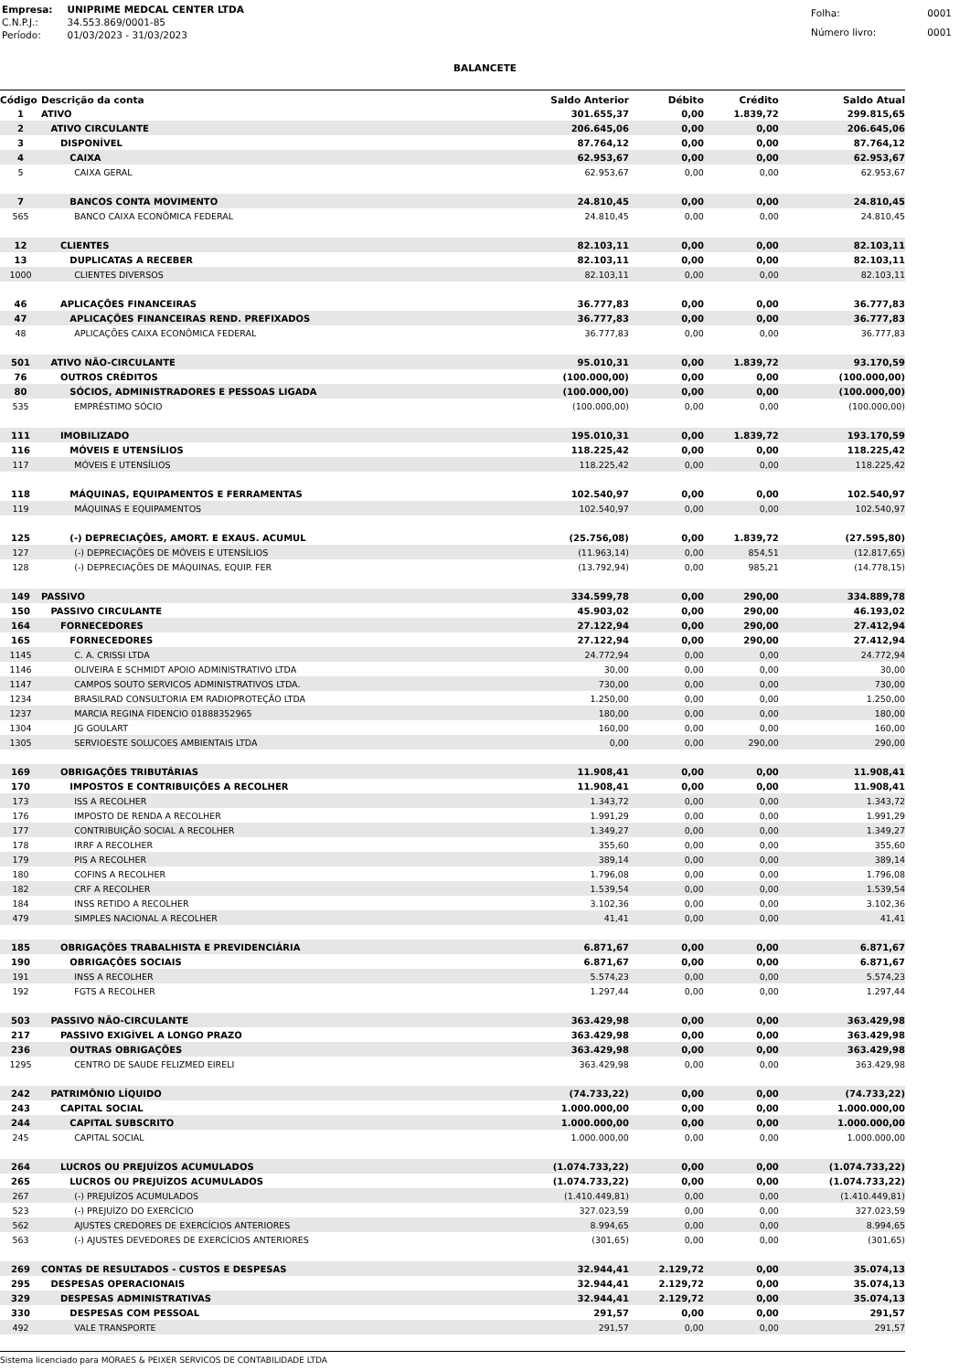| Empresa: | UNIPRIME MEDCAL CENTER LTDA |
| C.N.P.J.: | 34.553.869/0001-85 |
| Período: | 01/03/2023 - 31/03/2023 |
| Folha: | 0001 |
| Número livro: | 0001 |
BALANCETE
| Código | Descrição da conta | Saldo Anterior | Débito | Crédito | Saldo Atual |
| --- | --- | --- | --- | --- | --- |
| 1 | ATIVO | 301.655,37 | 0,00 | 1.839,72 | 299.815,65 |
| 2 | ATIVO CIRCULANTE | 206.645,06 | 0,00 | 0,00 | 206.645,06 |
| 3 | DISPONÍVEL | 87.764,12 | 0,00 | 0,00 | 87.764,12 |
| 4 | CAIXA | 62.953,67 | 0,00 | 0,00 | 62.953,67 |
| 5 | CAIXA GERAL | 62.953,67 | 0,00 | 0,00 | 62.953,67 |
| 7 | BANCOS CONTA MOVIMENTO | 24.810,45 | 0,00 | 0,00 | 24.810,45 |
| 565 | BANCO CAIXA ECONÔMICA FEDERAL | 24.810,45 | 0,00 | 0,00 | 24.810,45 |
| 12 | CLIENTES | 82.103,11 | 0,00 | 0,00 | 82.103,11 |
| 13 | DUPLICATAS A RECEBER | 82.103,11 | 0,00 | 0,00 | 82.103,11 |
| 1000 | CLIENTES DIVERSOS | 82.103,11 | 0,00 | 0,00 | 82.103,11 |
| 46 | APLICAÇÕES FINANCEIRAS | 36.777,83 | 0,00 | 0,00 | 36.777,83 |
| 47 | APLICAÇÕES FINANCEIRAS REND. PREFIXADOS | 36.777,83 | 0,00 | 0,00 | 36.777,83 |
| 48 | APLICAÇÕES CAIXA ECONÔMICA FEDERAL | 36.777,83 | 0,00 | 0,00 | 36.777,83 |
| 501 | ATIVO NÃO-CIRCULANTE | 95.010,31 | 0,00 | 1.839,72 | 93.170,59 |
| 76 | OUTROS CRÉDITOS | (100.000,00) | 0,00 | 0,00 | (100.000,00) |
| 80 | SÓCIOS, ADMINISTRADORES E PESSOAS LIGADA | (100.000,00) | 0,00 | 0,00 | (100.000,00) |
| 535 | EMPRÉSTIMO SÓCIO | (100.000,00) | 0,00 | 0,00 | (100.000,00) |
| 111 | IMOBILIZADO | 195.010,31 | 0,00 | 1.839,72 | 193.170,59 |
| 116 | MÓVEIS E UTENSÍLIOS | 118.225,42 | 0,00 | 0,00 | 118.225,42 |
| 117 | MÓVEIS E UTENSÍLIOS | 118.225,42 | 0,00 | 0,00 | 118.225,42 |
| 118 | MÁQUINAS, EQUIPAMENTOS E FERRAMENTAS | 102.540,97 | 0,00 | 0,00 | 102.540,97 |
| 119 | MÁQUINAS E EQUIPAMENTOS | 102.540,97 | 0,00 | 0,00 | 102.540,97 |
| 125 | (-) DEPRECIAÇÕES, AMORT. E EXAUS. ACUMUL | (25.756,08) | 0,00 | 1.839,72 | (27.595,80) |
| 127 | (-) DEPRECIAÇÕES DE MÓVEIS E UTENSÍLIOS | (11.963,14) | 0,00 | 854,51 | (12.817,65) |
| 128 | (-) DEPRECIAÇÕES DE MÁQUINAS, EQUIP. FER | (13.792,94) | 0,00 | 985,21 | (14.778,15) |
| 149 | PASSIVO | 334.599,78 | 0,00 | 290,00 | 334.889,78 |
| 150 | PASSIVO CIRCULANTE | 45.903,02 | 0,00 | 290,00 | 46.193,02 |
| 164 | FORNECEDORES | 27.122,94 | 0,00 | 290,00 | 27.412,94 |
| 165 | FORNECEDORES | 27.122,94 | 0,00 | 290,00 | 27.412,94 |
| 1145 | C. A. CRISSI LTDA | 24.772,94 | 0,00 | 0,00 | 24.772,94 |
| 1146 | OLIVEIRA E SCHMIDT APOIO ADMINISTRATIVO LTDA | 30,00 | 0,00 | 0,00 | 30,00 |
| 1147 | CAMPOS SOUTO SERVICOS ADMINISTRATIVOS LTDA. | 730,00 | 0,00 | 0,00 | 730,00 |
| 1234 | BRASILRAD CONSULTORIA EM RADIOPROTEÇÃO LTDA | 1.250,00 | 0,00 | 0,00 | 1.250,00 |
| 1237 | MARCIA REGINA FIDENCIO 01888352965 | 180,00 | 0,00 | 0,00 | 180,00 |
| 1304 | JG GOULART | 160,00 | 0,00 | 0,00 | 160,00 |
| 1305 | SERVIOESTE SOLUCOES AMBIENTAIS LTDA | 0,00 | 0,00 | 290,00 | 290,00 |
| 169 | OBRIGAÇÕES TRIBUTÁRIAS | 11.908,41 | 0,00 | 0,00 | 11.908,41 |
| 170 | IMPOSTOS E CONTRIBUIÇÕES A RECOLHER | 11.908,41 | 0,00 | 0,00 | 11.908,41 |
| 173 | ISS A RECOLHER | 1.343,72 | 0,00 | 0,00 | 1.343,72 |
| 176 | IMPOSTO DE RENDA A RECOLHER | 1.991,29 | 0,00 | 0,00 | 1.991,29 |
| 177 | CONTRIBUIÇÃO SOCIAL A RECOLHER | 1.349,27 | 0,00 | 0,00 | 1.349,27 |
| 178 | IRRF A RECOLHER | 355,60 | 0,00 | 0,00 | 355,60 |
| 179 | PIS A RECOLHER | 389,14 | 0,00 | 0,00 | 389,14 |
| 180 | COFINS A RECOLHER | 1.796,08 | 0,00 | 0,00 | 1.796,08 |
| 182 | CRF A RECOLHER | 1.539,54 | 0,00 | 0,00 | 1.539,54 |
| 184 | INSS RETIDO A RECOLHER | 3.102,36 | 0,00 | 0,00 | 3.102,36 |
| 479 | SIMPLES NACIONAL A RECOLHER | 41,41 | 0,00 | 0,00 | 41,41 |
| 185 | OBRIGAÇÕES TRABALHISTA E PREVIDENCIÁRIA | 6.871,67 | 0,00 | 0,00 | 6.871,67 |
| 190 | OBRIGAÇÕES SOCIAIS | 6.871,67 | 0,00 | 0,00 | 6.871,67 |
| 191 | INSS A RECOLHER | 5.574,23 | 0,00 | 0,00 | 5.574,23 |
| 192 | FGTS A RECOLHER | 1.297,44 | 0,00 | 0,00 | 1.297,44 |
| 503 | PASSIVO NÃO-CIRCULANTE | 363.429,98 | 0,00 | 0,00 | 363.429,98 |
| 217 | PASSIVO EXIGÍVEL A LONGO PRAZO | 363.429,98 | 0,00 | 0,00 | 363.429,98 |
| 236 | OUTRAS OBRIGAÇÕES | 363.429,98 | 0,00 | 0,00 | 363.429,98 |
| 1295 | CENTRO DE SAUDE FELIZMED EIRELI | 363.429,98 | 0,00 | 0,00 | 363.429,98 |
| 242 | PATRIMÔNIO LÍQUIDO | (74.733,22) | 0,00 | 0,00 | (74.733,22) |
| 243 | CAPITAL SOCIAL | 1.000.000,00 | 0,00 | 0,00 | 1.000.000,00 |
| 244 | CAPITAL SUBSCRITO | 1.000.000,00 | 0,00 | 0,00 | 1.000.000,00 |
| 245 | CAPITAL SOCIAL | 1.000.000,00 | 0,00 | 0,00 | 1.000.000,00 |
| 264 | LUCROS OU PREJUÍZOS ACUMULADOS | (1.074.733,22) | 0,00 | 0,00 | (1.074.733,22) |
| 265 | LUCROS OU PREJUÍZOS ACUMULADOS | (1.074.733,22) | 0,00 | 0,00 | (1.074.733,22) |
| 267 | (-) PREJUÍZOS ACUMULADOS | (1.410.449,81) | 0,00 | 0,00 | (1.410.449,81) |
| 523 | (-) PREJUÍZO DO EXERCÍCIO | 327.023,59 | 0,00 | 0,00 | 327.023,59 |
| 562 | AJUSTES CREDORES DE EXERCÍCIOS ANTERIORES | 8.994,65 | 0,00 | 0,00 | 8.994,65 |
| 563 | (-) AJUSTES DEVEDORES DE EXERCÍCIOS ANTERIORES | (301,65) | 0,00 | 0,00 | (301,65) |
| 269 | CONTAS DE RESULTADOS - CUSTOS E DESPESAS | 32.944,41 | 2.129,72 | 0,00 | 35.074,13 |
| 295 | DESPESAS OPERACIONAIS | 32.944,41 | 2.129,72 | 0,00 | 35.074,13 |
| 329 | DESPESAS ADMINISTRATIVAS | 32.944,41 | 2.129,72 | 0,00 | 35.074,13 |
| 330 | DESPESAS COM PESSOAL | 291,57 | 0,00 | 0,00 | 291,57 |
| 492 | VALE TRANSPORTE | 291,57 | 0,00 | 0,00 | 291,57 |
Sistema licenciado para MORAES & PEIXER SERVICOS DE CONTABILIDADE LTDA